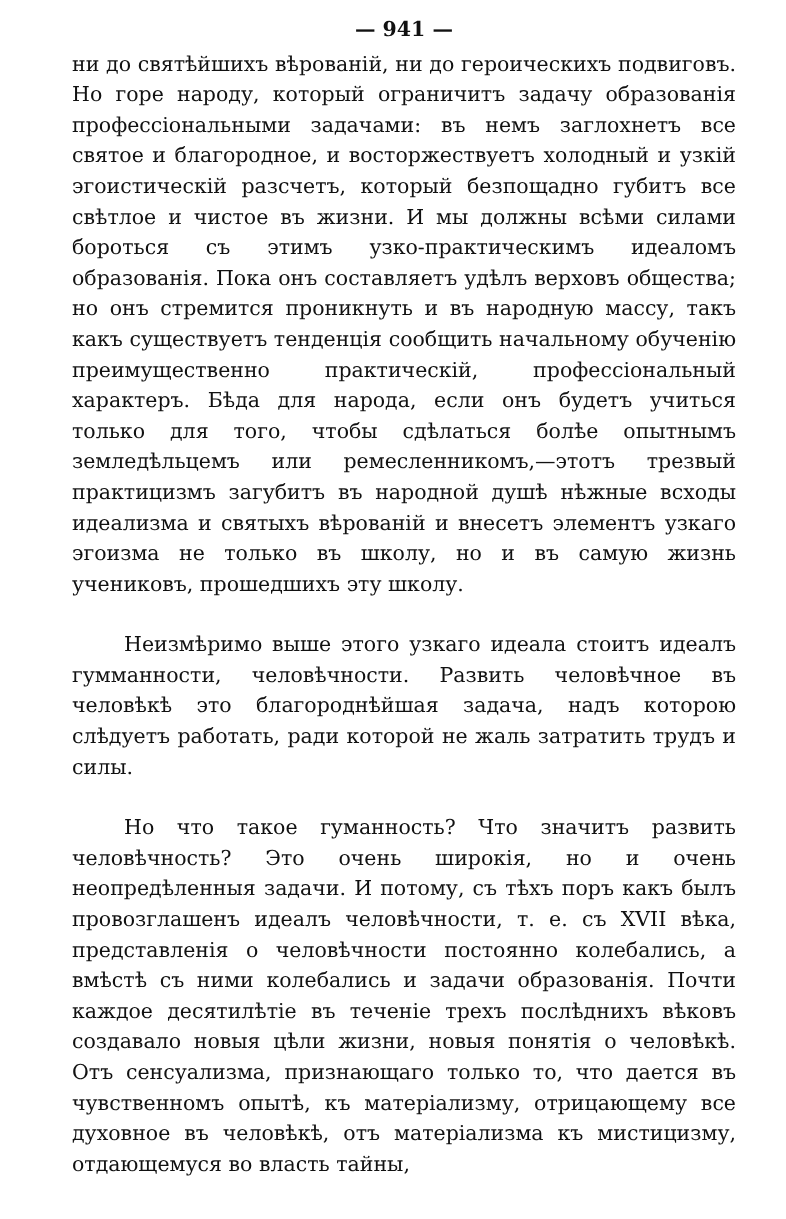— 941 —
ни до святѣйшихъ вѣрованій, ни до героическихъ подвиговъ. Но горе народу, который ограничитъ задачу образованія профессіональными задачами: въ немъ заглохнетъ все святое и благородное, и восторжествуетъ холодный и узкій эгоистическій разсчетъ, который безпощадно губитъ все свѣтлое и чистое въ жизни. И мы должны всѣми силами бороться съ этимъ узко-практическимъ идеаломъ образованія. Пока онъ составляетъ удѣлъ верховъ общества; но онъ стремится проникнуть и въ народную массу, такъ какъ существуетъ тенденція сообщить начальному обученію преимущественно практическій, профессіональный характеръ. Бѣда для народа, если онъ будетъ учиться только для того, чтобы сдѣлаться болѣе опытнымъ земледѣльцемъ или ремесленникомъ,—этотъ трезвый практицизмъ загубитъ въ народной душѣ нѣжные всходы идеализма и святыхъ вѣрованій и внесетъ элементъ узкаго эгоизма не только въ школу, но и въ самую жизнь учениковъ, прошедшихъ эту школу.
Неизмѣримо выше этого узкаго идеала стоитъ идеалъ гумманности, человѣчности. Развить человѣчное въ человѣкѣ это благороднѣйшая задача, надъ которою слѣдуетъ работать, ради которой не жаль затратить трудъ и силы.
Но что такое гуманность? Что значитъ развить человѣчность? Это очень широкія, но и очень неопредѣленныя задачи. И потому, съ тѣхъ поръ какъ былъ провозглашенъ идеалъ человѣчности, т. е. съ XVII вѣка, представленія о человѣчности постоянно колебались, а вмѣстѣ съ ними колебались и задачи образованія. Почти каждое десятилѣтіе въ теченіе трехъ послѣднихъ вѣковъ создавало новыя цѣли жизни, новыя понятія о человѣкѣ. Отъ сенсуализма, признающаго только то, что дается въ чувственномъ опытѣ, къ матеріализму, отрицающему все духовное въ человѣкѣ, отъ матеріализма къ мистицизму, отдающемуся во власть тайны,